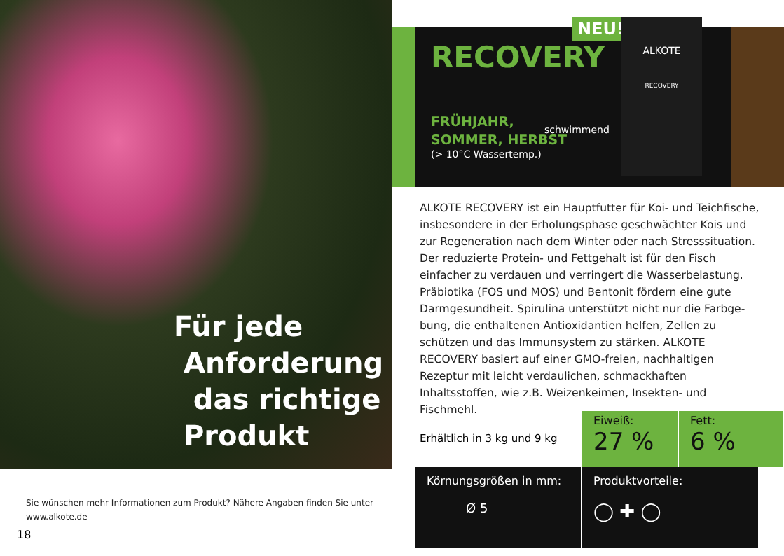Für jede
Anforderung
das richtige
Produkt
Sie wünschen mehr Informationen zum Produkt? Nähere Angaben finden Sie unter
www.alkote.de
18
RECOVERY
FRÜHJAHR,
SOMMER, HERBST
(> 10°C Wassertemp.)
NEU!
schwimmend
ALKOTE
RECOVERY
ALKOTE RECOVERY ist ein Hauptfutter für Koi- und Teich­fische, insbesondere in der Erholungsphase geschwächter Kois und zur Regeneration nach dem Winter oder nach Stresssitu­ation. Der reduzierte Protein- und Fettgehalt ist für den Fisch einfacher zu verdauen und verringert die Wasserbelastung. Präbiotika (FOS und MOS) und Bentonit fördern eine gute Darmgesundheit. Spirulina unterstützt nicht nur die Farbge­bung, die enthaltenen Antioxidantien helfen, Zellen zu schützen und das Immunsystem zu stärken. ALKOTE RECOVERY basiert auf einer GMO-freien, nachhaltigen Rezeptur mit leicht verdau­lichen, schmackhaften Inhaltsstoffen, wie z.B. Weizenkeimen, Insekten- und Fischmehl.
Erhältlich in 3 kg und 9 kg
Eiweiß:
27 %
Fett:
6 %
Körnungsgrößen in mm:
Ø 5
Produktvorteile:
◯ ✚ ◯